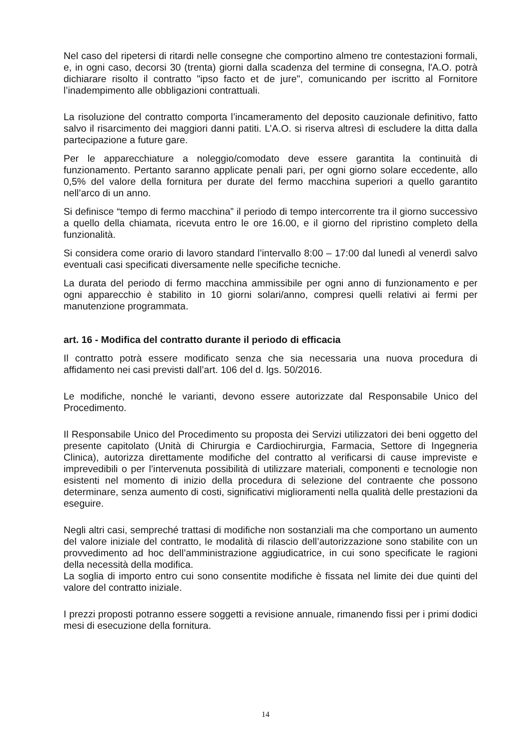Nel caso del ripetersi di ritardi nelle consegne che comportino almeno tre contestazioni formali, e, in ogni caso, decorsi 30 (trenta) giorni dalla scadenza del termine di consegna, l'A.O. potrà dichiarare risolto il contratto "ipso facto et de jure", comunicando per iscritto al Fornitore l’inadempimento alle obbligazioni contrattuali.
La risoluzione del contratto comporta l’incameramento del deposito cauzionale definitivo, fatto salvo il risarcimento dei maggiori danni patiti. L’A.O. si riserva altresì di escludere la ditta dalla partecipazione a future gare.
Per le apparecchiature a noleggio/comodato deve essere garantita la continuità di funzionamento. Pertanto saranno applicate penali pari, per ogni giorno solare eccedente, allo 0,5% del valore della fornitura per durate del fermo macchina superiori a quello garantito nell’arco di un anno.
Si definisce “tempo di fermo macchina” il periodo di tempo intercorrente tra il giorno successivo a quello della chiamata, ricevuta entro le ore 16.00, e il giorno del ripristino completo della funzionalità.
Si considera come orario di lavoro standard l’intervallo 8:00 – 17:00 dal lunedì al venerdì salvo eventuali casi specificati diversamente nelle specifiche tecniche.
La durata del periodo di fermo macchina ammissibile per ogni anno di funzionamento e per ogni apparecchio è stabilito in 10 giorni solari/anno, compresi quelli relativi ai fermi per manutenzione programmata.
art. 16 - Modifica del contratto durante il periodo di efficacia
Il contratto potrà essere modificato senza che sia necessaria una nuova procedura di affidamento nei casi previsti dall’art. 106 del d. lgs. 50/2016.
Le modifiche, nonché le varianti, devono essere autorizzate dal Responsabile Unico del Procedimento.
Il Responsabile Unico del Procedimento su proposta dei Servizi utilizzatori dei beni oggetto del presente capitolato (Unità di Chirurgia e Cardiochirurgia, Farmacia, Settore di Ingegneria Clinica), autorizza direttamente modifiche del contratto al verificarsi di cause impreviste e imprevedibili o per l’intervenuta possibilità di utilizzare materiali, componenti e tecnologie non esistenti nel momento di inizio della procedura di selezione del contraente che possono determinare, senza aumento di costi, significativi miglioramenti nella qualità delle prestazioni da eseguire.
Negli altri casi, sempreché trattasi di modifiche non sostanziali ma che comportano un aumento del valore iniziale del contratto, le modalità di rilascio dell’autorizzazione sono stabilite con un provvedimento ad hoc dell’amministrazione aggiudicatrice, in cui sono specificate le ragioni della necessità della modifica.
La soglia di importo entro cui sono consentite modifiche è fissata nel limite dei due quinti del valore del contratto iniziale.
I prezzi proposti potranno essere soggetti a revisione annuale, rimanendo fissi per i primi dodici mesi di esecuzione della fornitura.
14